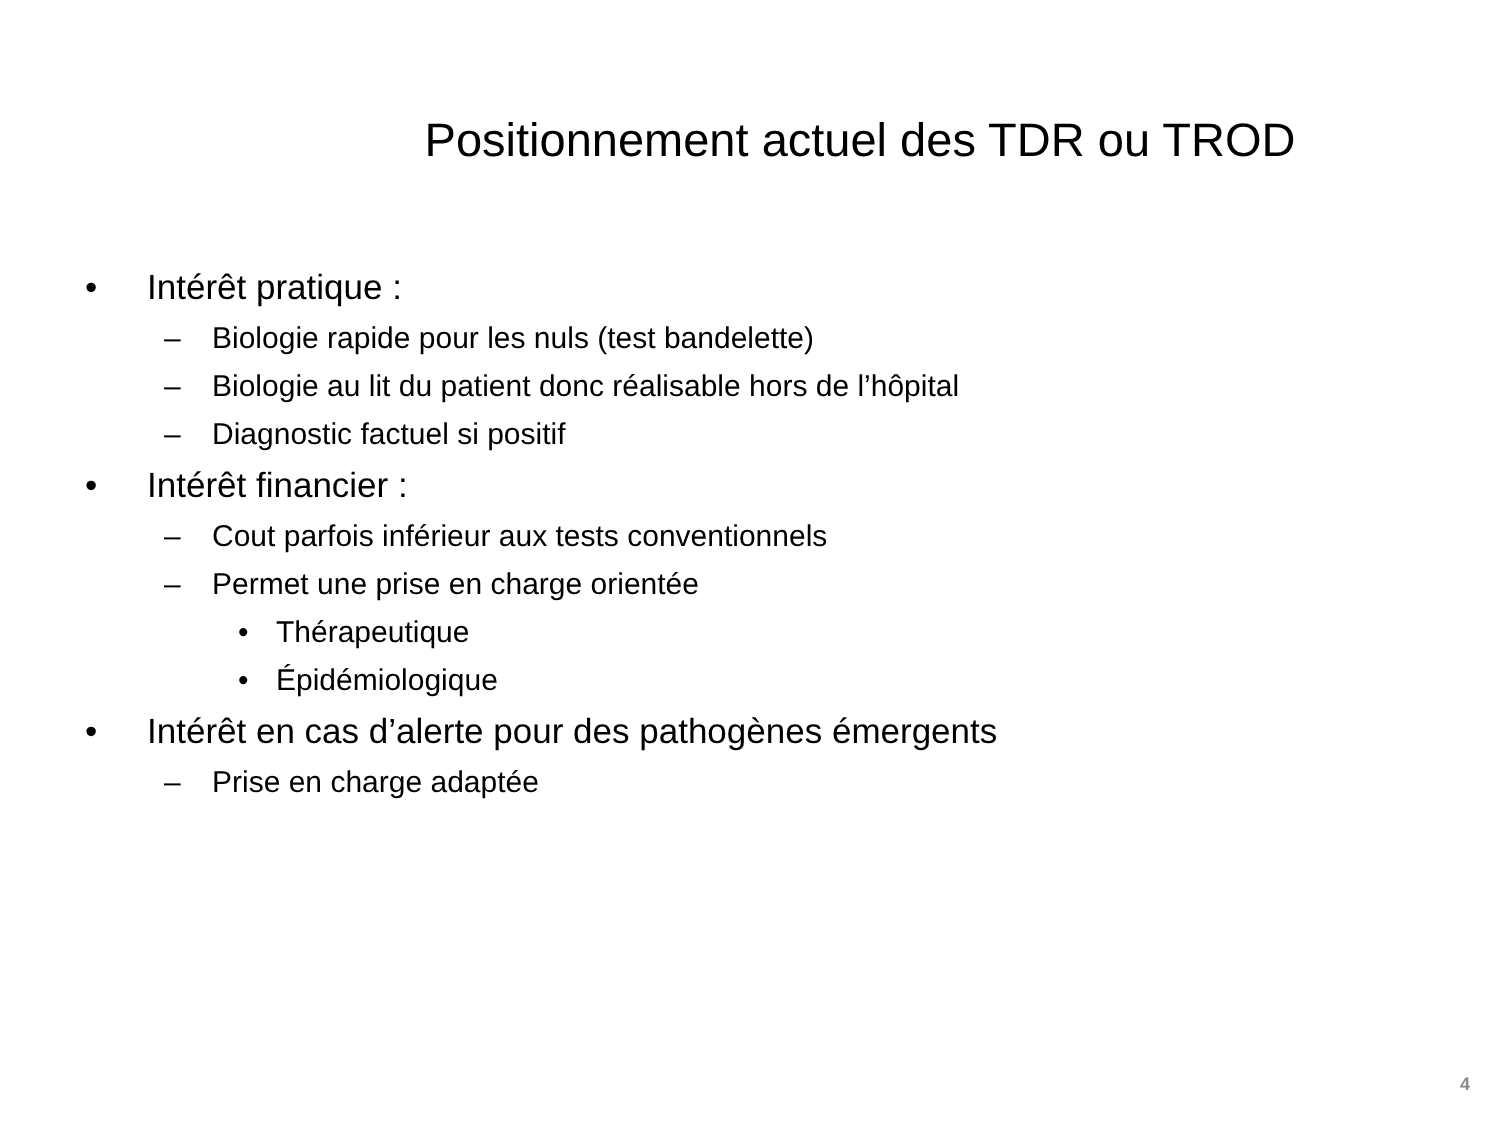Positionnement actuel des TDR ou TROD
• Intérêt pratique :
– Biologie rapide pour les nuls (test bandelette)
– Biologie au lit du patient donc réalisable hors de l’hôpital
– Diagnostic factuel si positif
• Intérêt financier :
– Cout parfois inférieur aux tests conventionnels
– Permet une prise en charge orientée
• Thérapeutique
• Épidémiologique
• Intérêt en cas d’alerte pour des pathogènes émergents
– Prise en charge adaptée
4